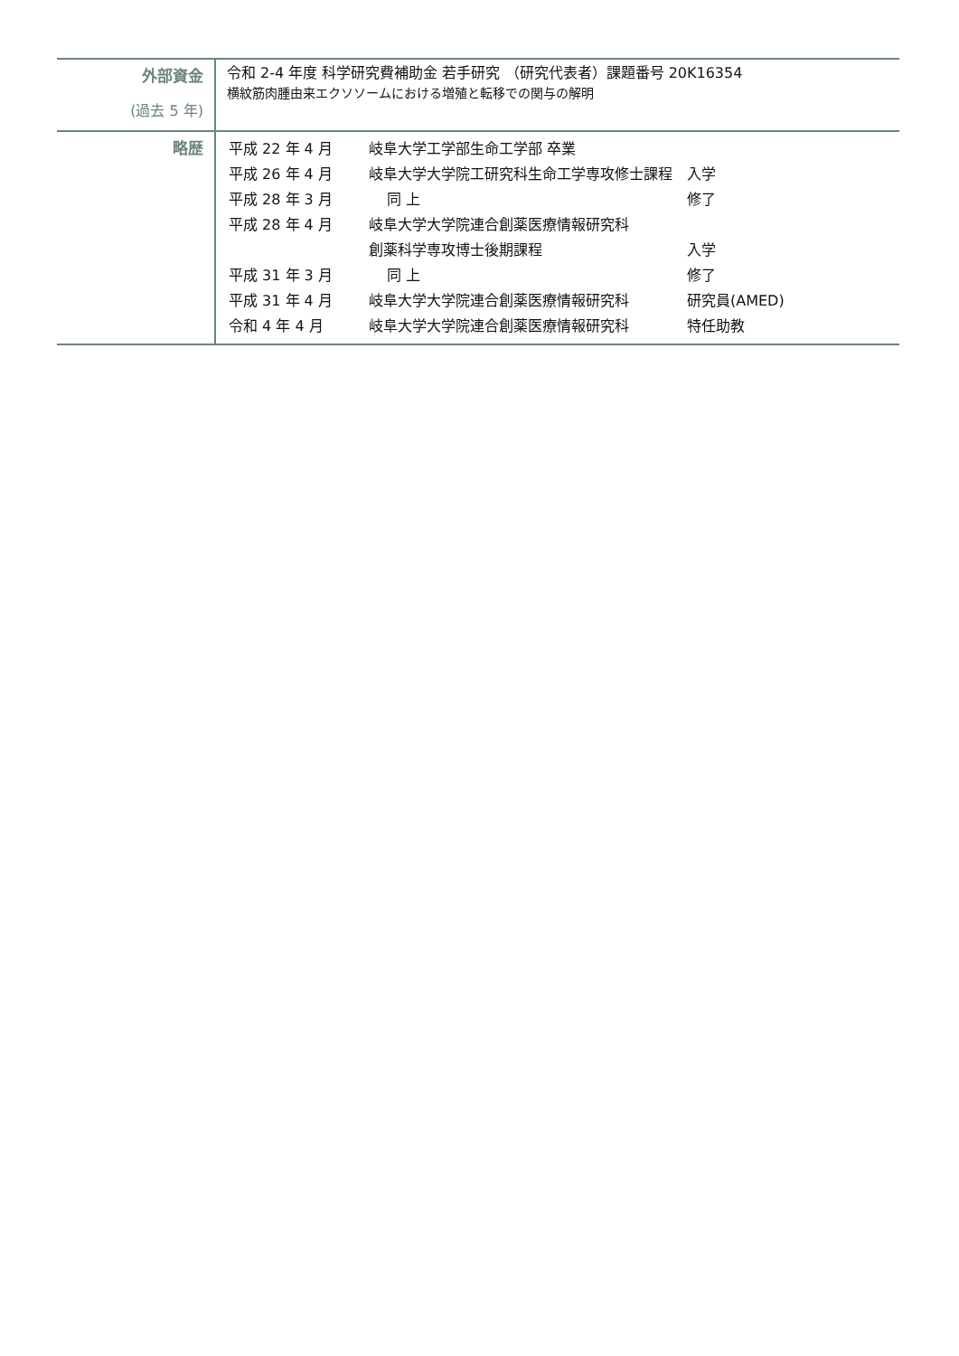| 外部資金 (過去 5 年) | 令和 2-4 年度 科学研究費補助金 若手研究 （研究代表者）課題番号 20K16354 横紋筋肉腫由来エクソソームにおける増殖と転移での関与の解明 |
| 略歴 | / 平成 22 年 4 月 / 岐阜大学工学部生命工学部 卒業 / / / 平成 26 年 4 月 / 岐阜大学大学院工研究科生命工学専攻修士課程 / 入学 / / 平成 28 年 3 月 / 同 上 / 修了 / / 平成 28 年 4 月 / 岐阜大学大学院連合創薬医療情報研究科 / / / / 創薬科学専攻博士後期課程 / 入学 / / 平成 31 年 3 月 / 同 上 / 修了 / / 平成 31 年 4 月 / 岐阜大学大学院連合創薬医療情報研究科 / 研究員(AMED) / / 令和 4 年 4 月 / 岐阜大学大学院連合創薬医療情報研究科 / 特任助教 / |